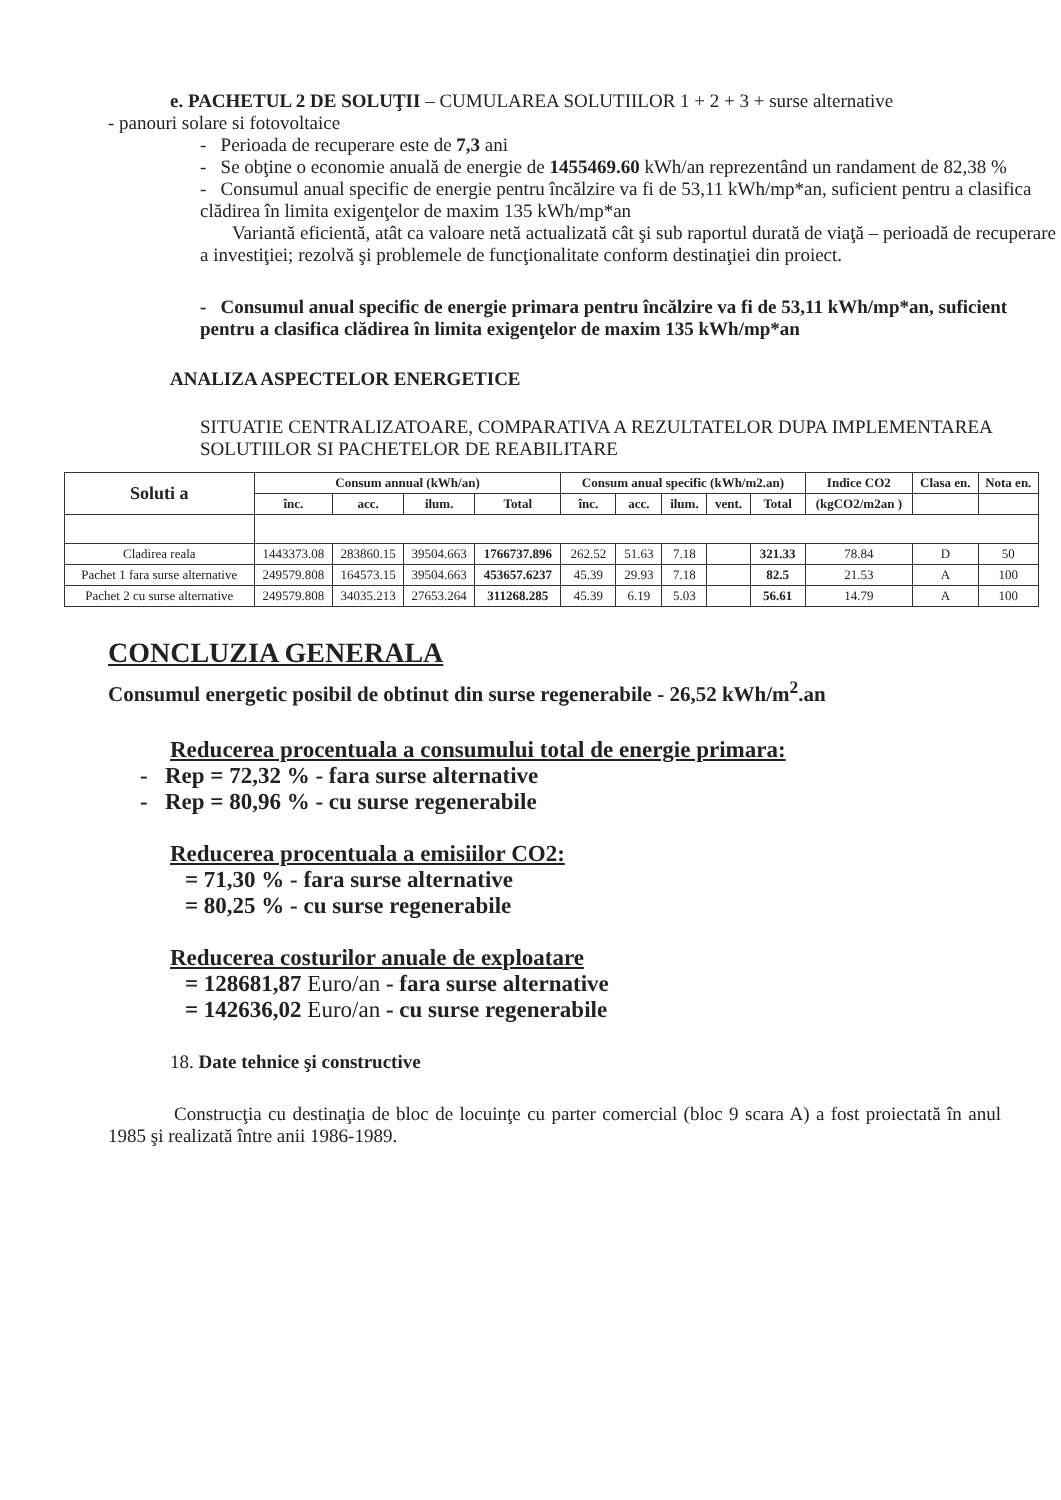e. PACHETUL 2 DE SOLUŢII – CUMULAREA SOLUTIILOR 1 + 2 + 3 + surse alternative
- panouri solare si fotovoltaice
- Perioada de recuperare este de 7,3 ani
- Se obţine o economie anuală de energie de 1455469.60 kWh/an reprezentând un randament de 82,38 %
- Consumul anual specific de energie pentru încălzire va fi de 53,11 kWh/mp*an, suficient pentru a clasifica clădirea în limita exigenţelor de maxim 135 kWh/mp*an
Variantă eficientă, atât ca valoare netă actualizată cât şi sub raportul durată de viaţă – perioadă de recuperare a investiţiei; rezolvă şi problemele de funcţionalitate conform destinaţiei din proiect.
- Consumul anual specific de energie primara pentru încălzire va fi de 53,11 kWh/mp*an, suficient pentru a clasifica clădirea în limita exigenţelor de maxim 135 kWh/mp*an
ANALIZA ASPECTELOR ENERGETICE
SITUATIE CENTRALIZATOARE, COMPARATIVA A REZULTATELOR DUPA IMPLEMENTAREA SOLUTIILOR SI PACHETELOR DE REABILITARE
| Soluti a | Consum annual (kWh/an) | | | | Consum anual specific (kWh/m2.an) | | | | | Indice CO2 | Clasa en. | Nota en. |
| --- | --- | --- | --- | --- | --- | --- | --- | --- | --- | --- | --- | --- |
| | înc. | acc. | ilum. | Total | înc. | acc. | ilum. | vent. | Total | (kgCO2/m2an ) | | |
| Cladirea reala | 1443373.08 | 283860.15 | 39504.663 | 1766737.896 | 262.52 | 51.63 | 7.18 | | 321.33 | 78.84 | D | 50 |
| Pachet 1 fara surse alternative | 249579.808 | 164573.15 | 39504.663 | 453657.6237 | 45.39 | 29.93 | 7.18 | | 82.5 | 21.53 | A | 100 |
| Pachet 2 cu surse alternative | 249579.808 | 34035.213 | 27653.264 | 311268.285 | 45.39 | 6.19 | 5.03 | | 56.61 | 14.79 | A | 100 |
CONCLUZIA GENERALA
Consumul energetic posibil de obtinut din surse regenerabile - 26,52 kWh/m<sup>2</sup>.an
Reducerea procentuala a consumului total de energie primara:
- Rep = 72,32 % - fara surse alternative
- Rep = 80,96 % - cu surse regenerabile
Reducerea procentuala a emisiilor CO2:
= 71,30 % - fara surse alternative
= 80,25 % - cu surse regenerabile
Reducerea costurilor anuale de exploatare
= 128681,87 Euro/an - fara surse alternative
= 142636,02 Euro/an - cu surse regenerabile
18. Date tehnice şi constructive
Construcţia cu destinaţia de bloc de locuinţe cu parter comercial (bloc 9 scara A) a fost proiectată în anul 1985 şi realizată între anii 1986-1989.